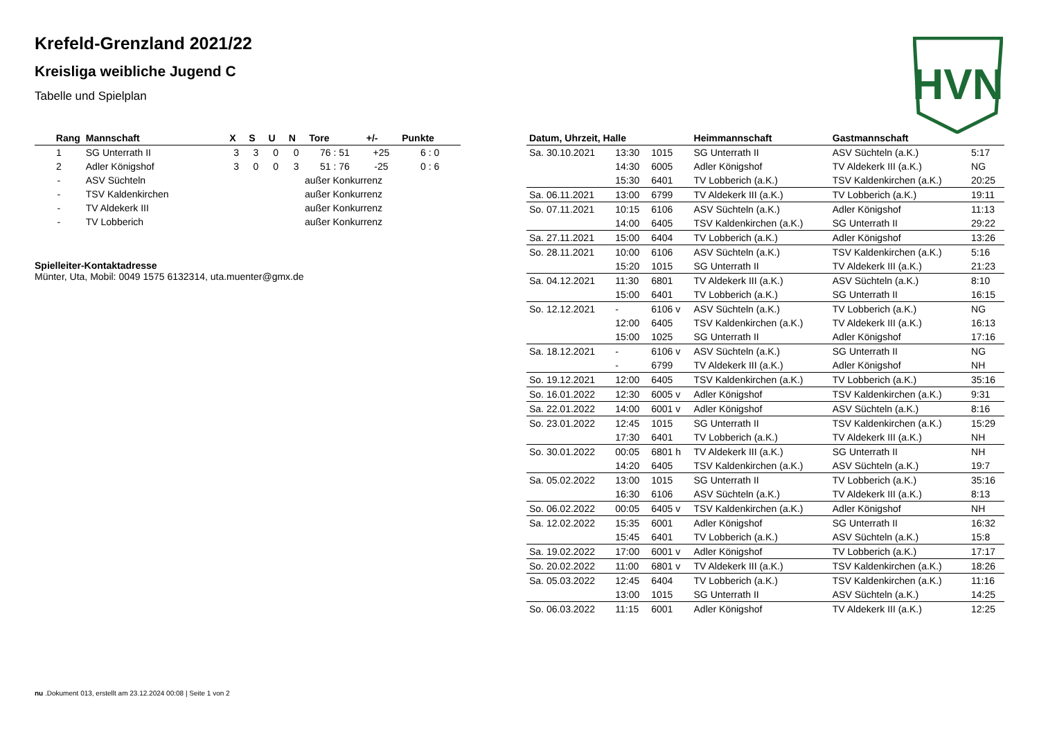HVN
Krefeld-Grenzland 2021/22
Kreisliga weibliche Jugend C
Tabelle und Spielplan
| Rang | Mannschaft | X | S | U | N | Tore | +/- | Punkte |
| --- | --- | --- | --- | --- | --- | --- | --- | --- |
| 1 | SG Unterrath II | 3 | 3 | 0 | 0 | 76 : 51 | +25 | 6 : 0 |
| 2 | Adler Königshof | 3 | 0 | 0 | 3 | 51 : 76 | -25 | 0 : 6 |
| - | ASV Süchteln | außer Konkurrenz | | | | | | |
| - | TSV Kaldenkirchen | außer Konkurrenz | | | | | | |
| - | TV Aldekerk III | außer Konkurrenz | | | | | | |
| - | TV Lobberich | außer Konkurrenz | | | | | | |
Spielleiter-Kontaktadresse
Münter, Uta, Mobil: 0049 1575 6132314, uta.muenter@gmx.de
| Datum, Uhrzeit, Halle | | | Heimmannschaft | Gastmannschaft | |
| --- | --- | --- | --- | --- | --- |
| Sa. 30.10.2021 | 13:30 | 1015 | SG Unterrath II | ASV Süchteln (a.K.) | 5:17 |
| | 14:30 | 6005 | Adler Königshof | TV Aldekerk III (a.K.) | NG |
| | 15:30 | 6401 | TV Lobberich (a.K.) | TSV Kaldenkirchen (a.K.) | 20:25 |
| Sa. 06.11.2021 | 13:00 | 6799 | TV Aldekerk III (a.K.) | TV Lobberich (a.K.) | 19:11 |
| So. 07.11.2021 | 10:15 | 6106 | ASV Süchteln (a.K.) | Adler Königshof | 11:13 |
| | 14:00 | 6405 | TSV Kaldenkirchen (a.K.) | SG Unterrath II | 29:22 |
| Sa. 27.11.2021 | 15:00 | 6404 | TV Lobberich (a.K.) | Adler Königshof | 13:26 |
| So. 28.11.2021 | 10:00 | 6106 | ASV Süchteln (a.K.) | TSV Kaldenkirchen (a.K.) | 5:16 |
| | 15:20 | 1015 | SG Unterrath II | TV Aldekerk III (a.K.) | 21:23 |
| Sa. 04.12.2021 | 11:30 | 6801 | TV Aldekerk III (a.K.) | ASV Süchteln (a.K.) | 8:10 |
| | 15:00 | 6401 | TV Lobberich (a.K.) | SG Unterrath II | 16:15 |
| So. 12.12.2021 | - | 6106 v | ASV Süchteln (a.K.) | TV Lobberich (a.K.) | NG |
| | 12:00 | 6405 | TSV Kaldenkirchen (a.K.) | TV Aldekerk III (a.K.) | 16:13 |
| | 15:00 | 1025 | SG Unterrath II | Adler Königshof | 17:16 |
| Sa. 18.12.2021 | - | 6106 v | ASV Süchteln (a.K.) | SG Unterrath II | NG |
| | - | 6799 | TV Aldekerk III (a.K.) | Adler Königshof | NH |
| So. 19.12.2021 | 12:00 | 6405 | TSV Kaldenkirchen (a.K.) | TV Lobberich (a.K.) | 35:16 |
| So. 16.01.2022 | 12:30 | 6005 v | Adler Königshof | TSV Kaldenkirchen (a.K.) | 9:31 |
| Sa. 22.01.2022 | 14:00 | 6001 v | Adler Königshof | ASV Süchteln (a.K.) | 8:16 |
| So. 23.01.2022 | 12:45 | 1015 | SG Unterrath II | TSV Kaldenkirchen (a.K.) | 15:29 |
| | 17:30 | 6401 | TV Lobberich (a.K.) | TV Aldekerk III (a.K.) | NH |
| So. 30.01.2022 | 00:05 | 6801 h | TV Aldekerk III (a.K.) | SG Unterrath II | NH |
| | 14:20 | 6405 | TSV Kaldenkirchen (a.K.) | ASV Süchteln (a.K.) | 19:7 |
| Sa. 05.02.2022 | 13:00 | 1015 | SG Unterrath II | TV Lobberich (a.K.) | 35:16 |
| | 16:30 | 6106 | ASV Süchteln (a.K.) | TV Aldekerk III (a.K.) | 8:13 |
| So. 06.02.2022 | 00:05 | 6405 v | TSV Kaldenkirchen (a.K.) | Adler Königshof | NH |
| Sa. 12.02.2022 | 15:35 | 6001 | Adler Königshof | SG Unterrath II | 16:32 |
| | 15:45 | 6401 | TV Lobberich (a.K.) | ASV Süchteln (a.K.) | 15:8 |
| Sa. 19.02.2022 | 17:00 | 6001 v | Adler Königshof | TV Lobberich (a.K.) | 17:17 |
| So. 20.02.2022 | 11:00 | 6801 v | TV Aldekerk III (a.K.) | TSV Kaldenkirchen (a.K.) | 18:26 |
| Sa. 05.03.2022 | 12:45 | 6404 | TV Lobberich (a.K.) | TSV Kaldenkirchen (a.K.) | 11:16 |
| | 13:00 | 1015 | SG Unterrath II | ASV Süchteln (a.K.) | 14:25 |
| So. 06.03.2022 | 11:15 | 6001 | Adler Königshof | TV Aldekerk III (a.K.) | 12:25 |
nu .Dokument 013, erstellt am 23.12.2024 00:08 | Seite 1 von 2